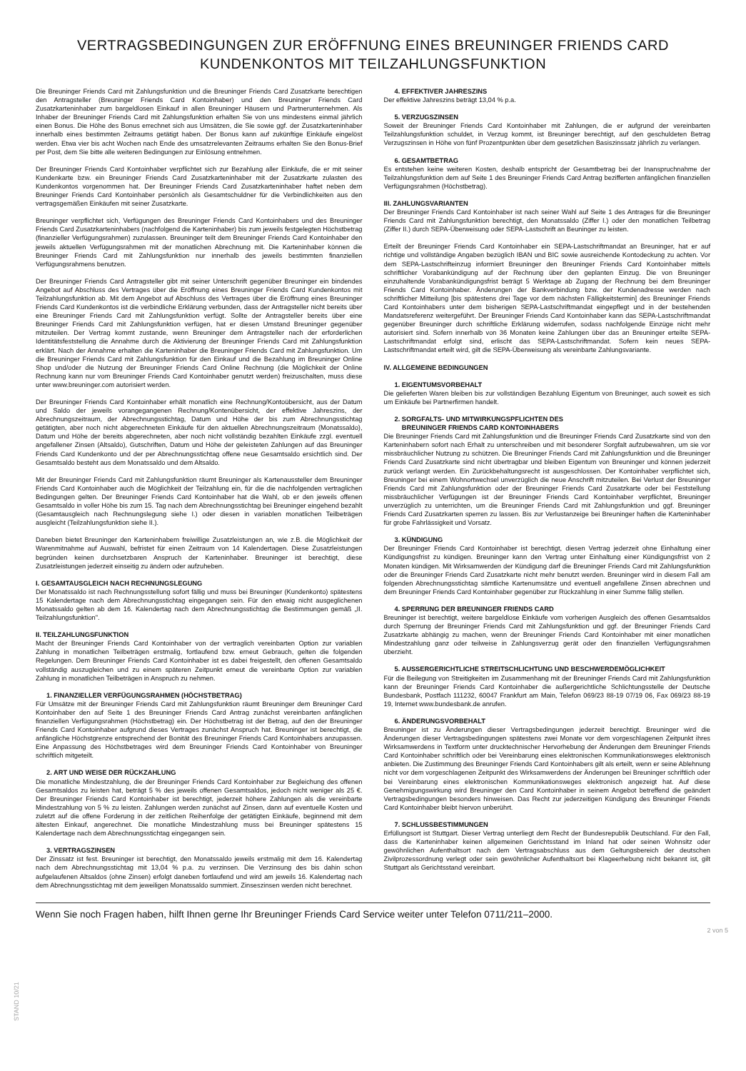VERTRAGSBEDINGUNGEN ZUR ERÖFFNUNG EINES BREUNINGER FRIENDS CARD KUNDENKONTOS MIT TEILZAHLUNGSFUNKTION
Die Breuninger Friends Card mit Zahlungsfunktion und die Breuninger Friends Card Zusatzkarte berechtigen den Antragsteller (Breuninger Friends Card Kontoinhaber) und den Breuninger Friends Card Zusatzkarteninhaber zum bargeldlosen Einkauf in allen Breuninger Häusern und Partnerunternehmen. Als Inhaber der Breuninger Friends Card mit Zahlungsfunktion erhalten Sie von uns mindestens einmal jährlich einen Bonus. Die Höhe des Bonus errechnet sich aus Umsätzen, die Sie sowie ggf. der Zusatzkarteninhaber innerhalb eines bestimmten Zeitraums getätigt haben. Der Bonus kann auf zukünftige Einkäufe eingelöst werden. Etwa vier bis acht Wochen nach Ende des umsatzrelevanten Zeitraums erhalten Sie den Bonus-Brief per Post, dem Sie bitte alle weiteren Bedingungen zur Einlösung entnehmen.
Der Breuninger Friends Card Kontoinhaber verpflichtet sich zur Bezahlung aller Einkäufe, die er mit seiner Kundenkarte bzw. ein Breuninger Friends Card Zusatzkarteninhaber mit der Zusatzkarte zulasten des Kundenkontos vorgenommen hat. Der Breuninger Friends Card Zusatzkarteninhaber haftet neben dem Breuninger Friends Card Kontoinhaber persönlich als Gesamtschuldner für die Verbindlichkeiten aus den vertragsgemäßen Einkäufen mit seiner Zusatzkarte.
Breuninger verpflichtet sich, Verfügungen des Breuninger Friends Card Kontoinhabers und des Breuninger Friends Card Zusatzkarteninhabers (nachfolgend die Karteninhaber) bis zum jeweils festgelegten Höchstbetrag (finanzieller Verfügungsrahmen) zuzulassen. Breuninger teilt dem Breuninger Friends Card Kontoinhaber den jeweils aktuellen Verfügungsrahmen mit der monatlichen Abrechnung mit. Die Karteninhaber können die Breuninger Friends Card mit Zahlungsfunktion nur innerhalb des jeweils bestimmten finanziellen Verfügungsrahmens benutzen.
Der Breuninger Friends Card Antragsteller gibt mit seiner Unterschrift gegenüber Breuninger ein bindendes Angebot auf Abschluss des Vertrages über die Eröffnung eines Breuninger Friends Card Kundenkontos mit Teilzahlungsfunktion ab. Mit dem Angebot auf Abschluss des Vertrages über die Eröffnung eines Breuninger Friends Card Kundenkontos ist die verbindliche Erklärung verbunden, dass der Antragsteller nicht bereits über eine Breuninger Friends Card mit Zahlungsfunktion verfügt. Sollte der Antragsteller bereits über eine Breuninger Friends Card mit Zahlungsfunktion verfügen, hat er diesen Umstand Breuninger gegenüber mitzuteilen. Der Vertrag kommt zustande, wenn Breuninger dem Antragsteller nach der erforderlichen Identitätsfeststellung die Annahme durch die Aktivierung der Breuninger Friends Card mit Zahlungsfunktion erklärt. Nach der Annahme erhalten die Karteninhaber die Breuninger Friends Card mit Zahlungsfunktion. Um die Breuninger Friends Card mit Zahlungsfunktion für den Einkauf und die Bezahlung im Breuninger Online Shop und/oder die Nutzung der Breuninger Friends Card Online Rechnung (die Möglichkeit der Online Rechnung kann nur vom Breuninger Friends Card Kontoinhaber genutzt werden) freizuschalten, muss diese unter www.breuninger.com autorisiert werden.
Der Breuninger Friends Card Kontoinhaber erhält monatlich eine Rechnung/Kontoübersicht, aus der Datum und Saldo der jeweils vorangegangenen Rechnung/Kontenübersicht, der effektive Jahreszins, der Abrechnungszeitraum, der Abrechnungsstichtag, Datum und Höhe der bis zum Abrechnungsstichtag getätigten, aber noch nicht abgerechneten Einkäufe für den aktuellen Abrechnungszeitraum (Monatssaldo), Datum und Höhe der bereits abgerechneten, aber noch nicht vollständig bezahlten Einkäufe zzgl. eventuell angefallener Zinsen (Altsaldo), Gutschriften, Datum und Höhe der geleisteten Zahlungen auf das Breuninger Friends Card Kundenkonto und der per Abrechnungsstichtag offene neue Gesamtsaldo ersichtlich sind. Der Gesamtsaldo besteht aus dem Monatssaldo und dem Altsaldo.
Mit der Breuninger Friends Card mit Zahlungsfunktion räumt Breuninger als Kartenaussteller dem Breuninger Friends Card Kontoinhaber auch die Möglichkeit der Teilzahlung ein, für die die nachfolgenden vertraglichen Bedingungen gelten. Der Breuninger Friends Card Kontoinhaber hat die Wahl, ob er den jeweils offenen Gesamtsaldo in voller Höhe bis zum 15. Tag nach dem Abrechnungsstichtag bei Breuninger eingehend bezahlt (Gesamtausgleich nach Rechnungslegung siehe I.) oder diesen in variablen monatlichen Teilbeträgen ausgleicht (Teilzahlungsfunktion siehe II.).
Daneben bietet Breuninger den Karteninhabern freiwillige Zusatzleistungen an, wie z.B. die Möglichkeit der Warenmitnahme auf Auswahl, befristet für einen Zeitraum von 14 Kalendertagen. Diese Zusatzleistungen begründen keinen durchsetzbaren Anspruch der Karteninhaber. Breuninger ist berechtigt, diese Zusatzleistungen jederzeit einseitig zu ändern oder aufzuheben.
I. GESAMTAUSGLEICH NACH RECHNUNGSLEGUNG
Der Monatssaldo ist nach Rechnungsstellung sofort fällig und muss bei Breuninger (Kundenkonto) spätestens 15 Kalendertage nach dem Abrechnungsstichtag eingegangen sein. Für den etwaig nicht ausgeglichenen Monatssaldo gelten ab dem 16. Kalendertag nach dem Abrechnungsstichtag die Bestimmungen gemäß „II. Teilzahlungsfunktion".
II. TEILZAHLUNGSFUNKTION
Macht der Breuninger Friends Card Kontoinhaber von der vertraglich vereinbarten Option zur variablen Zahlung in monatlichen Teilbeträgen erstmalig, fortlaufend bzw. erneut Gebrauch, gelten die folgenden Regelungen. Dem Breuninger Friends Card Kontoinhaber ist es dabei freigestellt, den offenen Gesamtsaldo vollständig auszugleichen und zu einem späteren Zeitpunkt erneut die vereinbarte Option zur variablen Zahlung in monatlichen Teilbeträgen in Anspruch zu nehmen.
1. FINANZIELLER VERFÜGUNGSRAHMEN (HÖCHSTBETRAG)
Für Umsätze mit der Breuninger Friends Card mit Zahlungsfunktion räumt Breuninger dem Breuninger Card Kontoinhaber den auf Seite 1 des Breuninger Friends Card Antrag zunächst vereinbarten anfänglichen finanziellen Verfügungsrahmen (Höchstbetrag) ein. Der Höchstbetrag ist der Betrag, auf den der Breuninger Friends Card Kontoinhaber aufgrund dieses Vertrages zunächst Anspruch hat. Breuninger ist berechtigt, die anfängliche Höchstgrenze entsprechend der Bonität des Breuninger Friends Card Kontoinhabers anzupassen. Eine Anpassung des Höchstbetrages wird dem Breuninger Friends Card Kontoinhaber von Breuninger schriftlich mitgeteilt.
2. ART UND WEISE DER RÜCKZAHLUNG
Die monatliche Mindestzahlung, die der Breuninger Friends Card Kontoinhaber zur Begleichung des offenen Gesamtsaldos zu leisten hat, beträgt 5 % des jeweils offenen Gesamtsaldos, jedoch nicht weniger als 25 €. Der Breuninger Friends Card Kontoinhaber ist berechtigt, jederzeit höhere Zahlungen als die vereinbarte Mindestzahlung von 5 % zu leisten. Zahlungen werden zunächst auf Zinsen, dann auf eventuelle Kosten und zuletzt auf die offene Forderung in der zeitlichen Reihenfolge der getätigten Einkäufe, beginnend mit dem ältesten Einkauf, angerechnet. Die monatliche Mindestzahlung muss bei Breuninger spätestens 15 Kalendertage nach dem Abrechnungsstichtag eingegangen sein.
3. VERTRAGSZINSEN
Der Zinssatz ist fest. Breuninger ist berechtigt, den Monatssaldo jeweils erstmalig mit dem 16. Kalendertag nach dem Abrechnungsstichtag mit 13,04 % p.a. zu verzinsen. Die Verzinsung des bis dahin schon aufgelaufenen Altsaldos (ohne Zinsen) erfolgt daneben fortlaufend und wird am jeweils 16. Kalendertag nach dem Abrechnungsstichtag mit dem jeweiligen Monatssaldo summiert. Zinseszinsen werden nicht berechnet.
4. EFFEKTIVER JAHRESZINS
Der effektive Jahreszins beträgt 13,04 % p.a.
5. VERZUGSZINSEN
Soweit der Breuninger Friends Card Kontoinhaber mit Zahlungen, die er aufgrund der vereinbarten Teilzahlungsfunktion schuldet, in Verzug kommt, ist Breuninger berechtigt, auf den geschuldeten Betrag Verzugszinsen in Höhe von fünf Prozentpunkten über dem gesetzlichen Basiszinssatz jährlich zu verlangen.
6. GESAMTBETRAG
Es entstehen keine weiteren Kosten, deshalb entspricht der Gesamtbetrag bei der Inanspruchnahme der Teilzahlungsfunktion dem auf Seite 1 des Breuninger Friends Card Antrag bezifferten anfänglichen finanziellen Verfügungsrahmen (Höchstbetrag).
III. ZAHLUNGSVARIANTEN
Der Breuninger Friends Card Kontoinhaber ist nach seiner Wahl auf Seite 1 des Antrages für die Breuninger Friends Card mit Zahlungsfunktion berechtigt, den Monatssaldo (Ziffer I.) oder den monatlichen Teilbetrag (Ziffer II.) durch SEPA-Überweisung oder SEPA-Lastschrift an Beuninger zu leisten.
Erteilt der Breuninger Friends Card Kontoinhaber ein SEPA-Lastschriftmandat an Breuninger, hat er auf richtige und vollständige Angaben bezüglich IBAN und BIC sowie ausreichende Kontodeckung zu achten. Vor dem SEPA-Lastschrifteinzug informiert Breuninger den Breuninger Friends Card Kontoinhaber mittels schriftlicher Vorabankündigung auf der Rechnung über den geplanten Einzug. Die von Breuninger einzuhaltende Vorabankündigungsfrist beträgt 5 Werktage ab Zugang der Rechnung bei dem Breuninger Friends Card Kontoinhaber. Änderungen der Bankverbindung bzw. der Kundenadresse werden nach schriftlicher Mitteilung [bis spätestens drei Tage vor dem nächsten Fälligkeitstermin] des Breuninger Friends Card Kontoinhabers unter dem bisherigen SEPA-Lastschriftmandat eingepflegt und in der bestehenden Mandatsreferenz weitergeführt. Der Breuninger Friends Card Kontoinhaber kann das SEPA-Lastschriftmandat gegenüber Breuninger durch schriftliche Erklärung widerrufen, sodass nachfolgende Einzüge nicht mehr autorisiert sind. Sofern innerhalb von 36 Monaten keine Zahlungen über das an Breuninger erteilte SEPA-Lastschriftmandat erfolgt sind, erlischt das SEPA-Lastschriftmandat. Sofern kein neues SEPA-Lastschriftmandat erteilt wird, gilt die SEPA-Überweisung als vereinbarte Zahlungsvariante.
IV. ALLGEMEINE BEDINGUNGEN
1. EIGENTUMSVORBEHALT
Die gelieferten Waren bleiben bis zur vollständigen Bezahlung Eigentum von Breuninger, auch soweit es sich um Einkäufe bei Partnerfirmen handelt.
2. SORGFALTS- UND MITWIRKUNGSPFLICHTEN DES
BREUNINGER FRIENDS CARD KONTOINHABERS
Die Breuninger Friends Card mit Zahlungsfunktion und die Breuninger Friends Card Zusatzkarte sind von den Karteninhabern sofort nach Erhalt zu unterschreiben und mit besonderer Sorgfalt aufzubewahren, um sie vor missbräuchlicher Nutzung zu schützen. Die Breuninger Friends Card mit Zahlungsfunktion und die Breuninger Friends Card Zusatzkarte sind nicht übertragbar und bleiben Eigentum von Breuninger und können jederzeit zurück verlangt werden. Ein Zurückbehaltungsrecht ist ausgeschlossen. Der Kontoinhaber verpflichtet sich, Breuninger bei einem Wohnortwechsel unverzüglich die neue Anschrift mitzuteilen. Bei Verlust der Breuninger Friends Card mit Zahlungsfunktion oder der Breuninger Friends Card Zusatzkarte oder bei Feststellung missbräuchlicher Verfügungen ist der Breuninger Friends Card Kontoinhaber verpflichtet, Breuninger unverzüglich zu unterrichten, um die Breuninger Friends Card mit Zahlungsfunktion und ggf. Breuninger Friends Card Zusatzkarten sperren zu lassen. Bis zur Verlustanzeige bei Breuninger haften die Karteninhaber für grobe Fahrlässigkeit und Vorsatz.
3. KÜNDIGUNG
Der Breuninger Friends Card Kontoinhaber ist berechtigt, diesen Vertrag jederzeit ohne Einhaltung einer Kündigungsfrist zu kündigen. Breuninger kann den Vertrag unter Einhaltung einer Kündigungsfrist von 2 Monaten kündigen. Mit Wirksamwerden der Kündigung darf die Breuninger Friends Card mit Zahlungsfunktion oder die Breuninger Friends Card Zusatzkarte nicht mehr benutzt werden. Breuninger wird in diesem Fall am folgenden Abrechnungsstichtag sämtliche Kartenumsätze und eventuell angefallene Zinsen abrechnen und dem Breuninger Friends Card Kontoinhaber gegenüber zur Rückzahlung in einer Summe fällig stellen.
4. SPERRUNG DER BREUNINGER FRIENDS CARD
Breuninger ist berechtigt, weitere bargeldlose Einkäufe vom vorherigen Ausgleich des offenen Gesamtsaldos durch Sperrung der Breuninger Friends Card mit Zahlungsfunktion und ggf. der Breuninger Friends Card Zusatzkarte abhängig zu machen, wenn der Breuninger Friends Card Kontoinhaber mit einer monatlichen Mindestzahlung ganz oder teilweise in Zahlungsverzug gerät oder den finanziellen Verfügungsrahmen überzieht.
5. AUSSERGERICHTLICHE STREITSCHLICHTUNG UND BESCHWERDEMÖGLICHKEIT
Für die Beilegung von Streitigkeiten im Zusammenhang mit der Breuninger Friends Card mit Zahlungsfunktion kann der Breuninger Friends Card Kontoinhaber die außergerichtliche Schlichtungsstelle der Deutsche Bundesbank, Postfach 111232, 60047 Frankfurt am Main, Telefon 069/23 88-19 07/19 06, Fax 069/23 88-19 19, Internet www.bundesbank.de anrufen.
6. ÄNDERUNGSVORBEHALT
Breuninger ist zu Änderungen dieser Vertragsbedingungen jederzeit berechtigt. Breuninger wird die Änderungen dieser Vertragsbedingungen spätestens zwei Monate vor dem vorgeschlagenen Zeitpunkt ihres Wirksamwerdens in Textform unter drucktechnischer Hervorhebung der Änderungen dem Breuninger Friends Card Kontoinhaber schriftlich oder bei Vereinbarung eines elektronischen Kommunikationsweges elektronisch anbieten. Die Zustimmung des Breuninger Friends Card Kontoinhabers gilt als erteilt, wenn er seine Ablehnung nicht vor dem vorgeschlagenen Zeitpunkt des Wirksamwerdens der Änderungen bei Breuninger schriftlich oder bei Vereinbarung eines elektronischen Kommunikationsweges elektronisch angezeigt hat. Auf diese Genehmigungswirkung wird Breuninger den Card Kontoinhaber in seinem Angebot betreffend die geändert Vertragsbedingungen besonders hinweisen. Das Recht zur jederzeitigen Kündigung des Breuninger Friends Card Kontoinhaber bleibt hiervon unberührt.
7. SCHLUSSBESTIMMUNGEN
Erfüllungsort ist Stuttgart. Dieser Vertrag unterliegt dem Recht der Bundesrepublik Deutschland. Für den Fall, dass die Karteninhaber keinen allgemeinen Gerichtsstand im Inland hat oder seinen Wohnsitz oder gewöhnlichen Aufenthaltsort nach dem Vertragsabschluss aus dem Geltungsbereich der deutschen Zivilprozessordnung verlegt oder sein gewöhnlicher Aufenthaltsort bei Klageerhebung nicht bekannt ist, gilt Stuttgart als Gerichtsstand vereinbart.
Wenn Sie noch Fragen haben, hilft Ihnen gerne Ihr Breuninger Friends Card Service weiter unter Telefon 0711/211–2000.
2 von 5
STAND 10/21